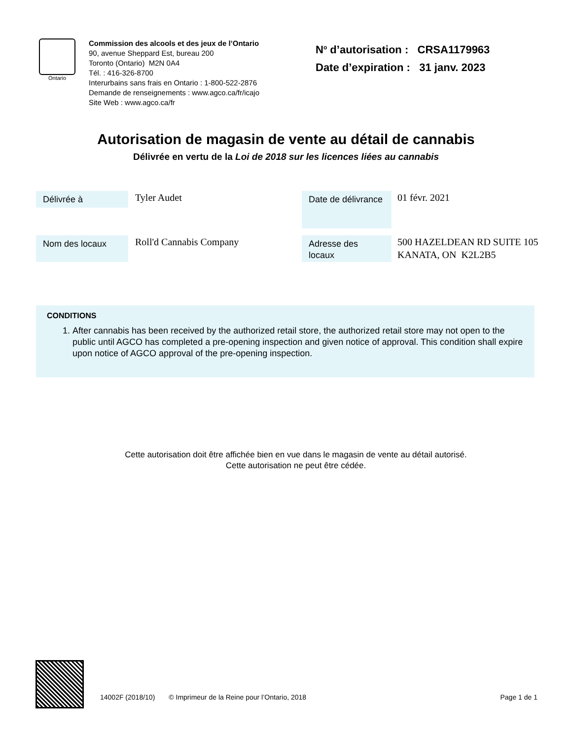Ontario
Commission des alcools et des jeux de l’Ontario
90, avenue Sheppard Est, bureau 200
Toronto (Ontario) M2N 0A4
Tél. : 416-326-8700
Interurbains sans frais en Ontario : 1-800-522-2876
Demande de renseignements : www.agco.ca/fr/icajo
Site Web : www.agco.ca/fr
N<sup>o</sup> d’autorisation : CRSA1179963
Date d’expiration : 31 janv. 2023
Autorisation de magasin de vente au détail de cannabis
Délivrée en vertu de la Loi de 2018 sur les licences liées au cannabis
Délivrée à
Tyler Audet
Date de délivrance
01 févr. 2021
Nom des locaux
Roll'd Cannabis Company
Adresse des locaux
500 HAZELDEAN RD SUITE 105
KANATA, ON K2L2B5
CONDITIONS
1. After cannabis has been received by the authorized retail store, the authorized retail store may not open to the public until AGCO has completed a pre-opening inspection and given notice of approval. This condition shall expire upon notice of AGCO approval of the pre-opening inspection.
Cette autorisation doit être affichée bien en vue dans le magasin de vente au détail autorisé.
Cette autorisation ne peut être cédée.
14002F (2018/10) © Imprimeur de la Reine pour l’Ontario, 2018 Page 1 de 1